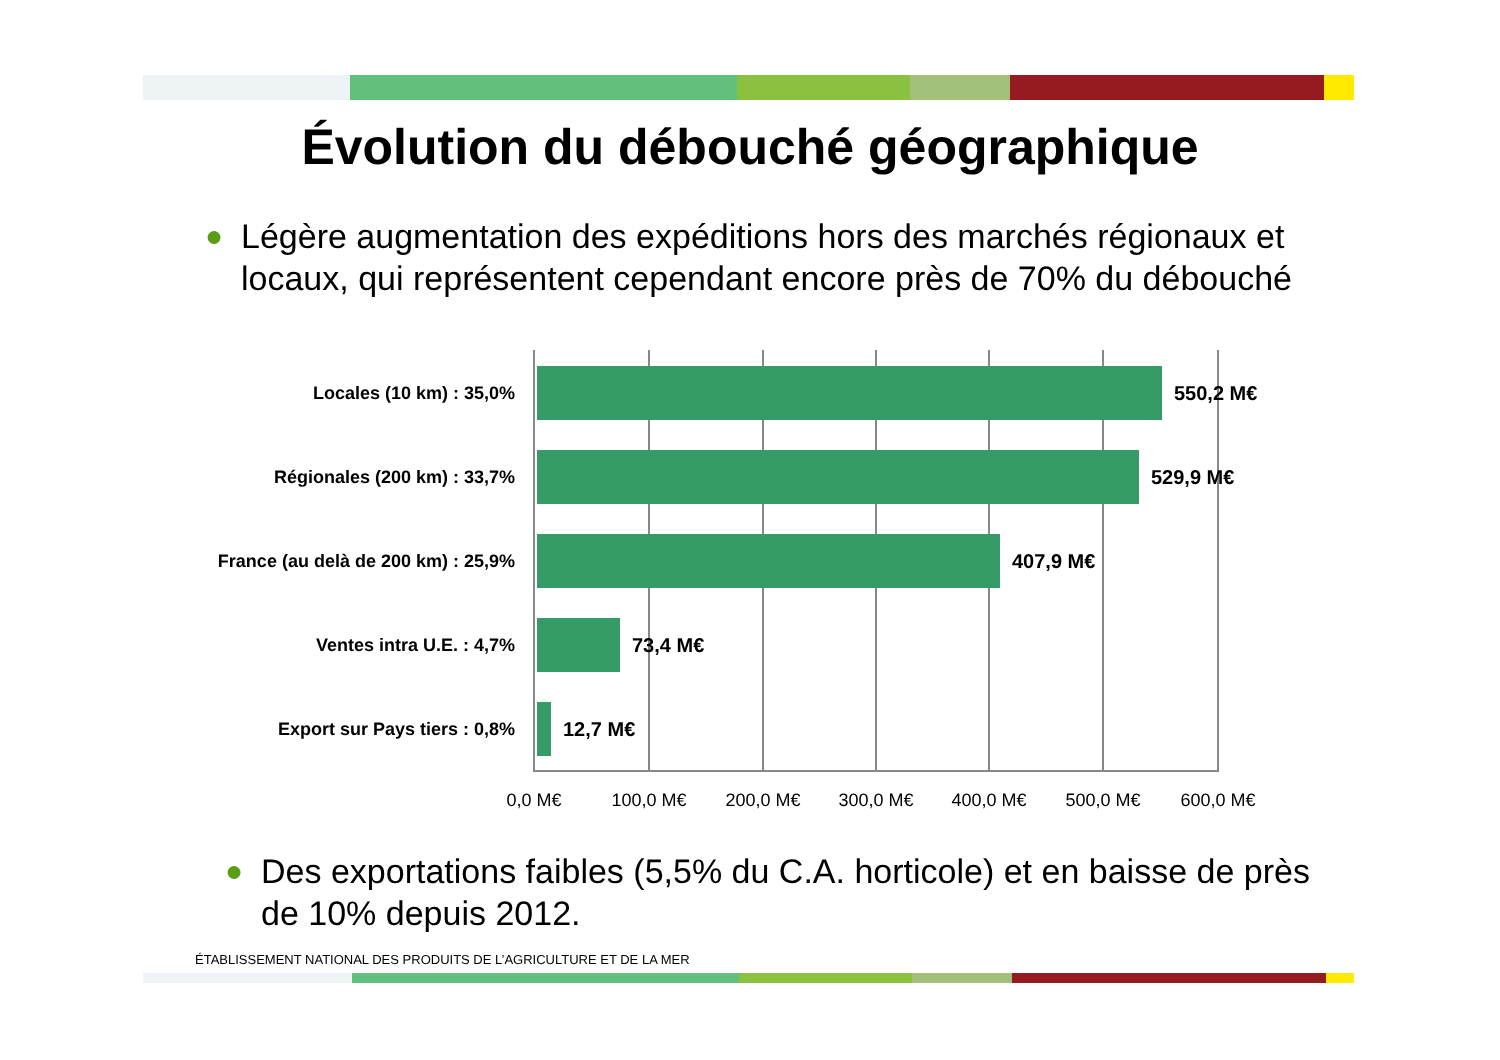Évolution du débouché géographique
● Légère augmentation des expéditions hors des marchés régionaux et locaux, qui représentent cependant encore près de 70% du débouché
Locales (10 km) : 35,0% 550,2 M€
Régionales (200 km) : 33,7% 529,9 M€
France (au delà de 200 km) : 25,9%
407,9 M€
Ventes intra U.E. : 4,7% 73,4 M€
Export sur Pays tiers : 0,8% 12,7 M€
0,0 M€ 100,0 M€ 200,0 M€ 300,0 M€ 400,0 M€ 500,0 M€ 600,0 M€
● Des exportations faibles (5,5% du C.A. horticole) et en baisse de près de 10% depuis 2012.
ÉTABLISSEMENT NATIONAL DES PRODUITS DE L’AGRICULTURE ET DE LA MER